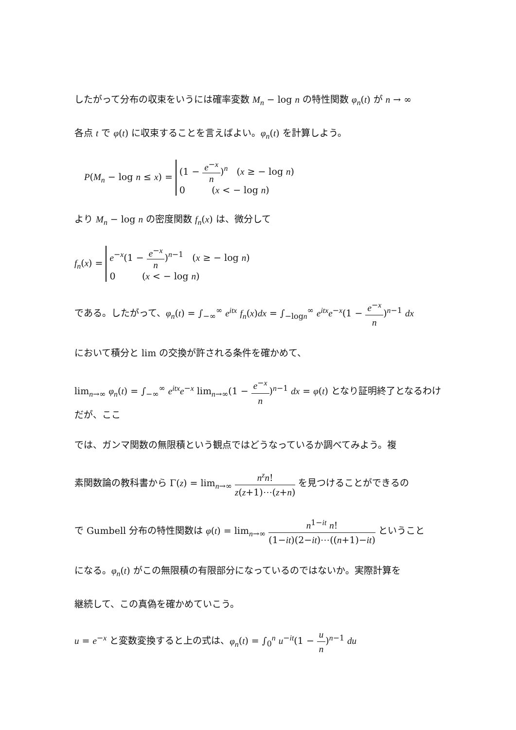したがって分布の収束をいうには確率変数 M<sub>n</sub> − log n の特性関数 φ<sub>n</sub>(t) が n → ∞
各点 t で φ(t) に収束することを言えばよい。φ<sub>n</sub>(t) を計算しよう。
P(M<sub>n</sub> − log n ≤ x) = (1 − e<sup>−x</sup> n)<sup>n</sup> (x ≥ − log n)
0 (x < − log n)
より M<sub>n</sub> − log n の密度関数 f<sub>n</sub>(x) は、微分して
f<sub>n</sub>(x) = e<sup>−x</sup>(1 − e<sup>−x</sup> n)<sup>n−1</sup> (x ≥ − log n)
0 (x < − log n)
である。したがって、φ<sub>n</sub>(t) = ∫<sub>−∞</sub><sup>∞</sup> e<sup>itx</sup> f<sub>n</sub>(x)dx = ∫<sub>−logn</sub><sup>∞</sup> e<sup>itx</sup>e<sup>−x</sup>(1 − e<sup>−x</sup> n)<sup>n−1</sup> dx
において積分と lim の交換が許される条件を確かめて、
lim<sub>n→∞</sub> φ<sub>n</sub>(t) = ∫<sub>−∞</sub><sup>∞</sup> e<sup>itx</sup>e<sup>−x</sup> lim<sub>n→∞</sub>(1 − e<sup>−x</sup> n)<sup>n−1</sup> dx = φ(t) となり証明終了となるわけだが、ここ
では、ガンマ関数の無限積という観点ではどうなっているか調べてみよう。複
素関数論の教科書から Γ(z) = lim<sub>n→∞</sub> n<sup>z</sup>n! z(z+1)⋯(z+n) を見つけることができるの
で Gumbell 分布の特性関数は φ(t) = lim<sub>n→∞</sub> n<sup>1−it</sup> n! (1−it)(2−it)⋯((n+1)−it) ということ
になる。φ<sub>n</sub>(t) がこの無限積の有限部分になっているのではないか。実際計算を
継続して、この真偽を確かめていこう。
u = e<sup>−x</sup> と変数変換すると上の式は、φ<sub>n</sub>(t) = ∫<sub>0</sub><sup>n</sup> u<sup>−it</sup>(1 − u n)<sup>n−1</sup> du